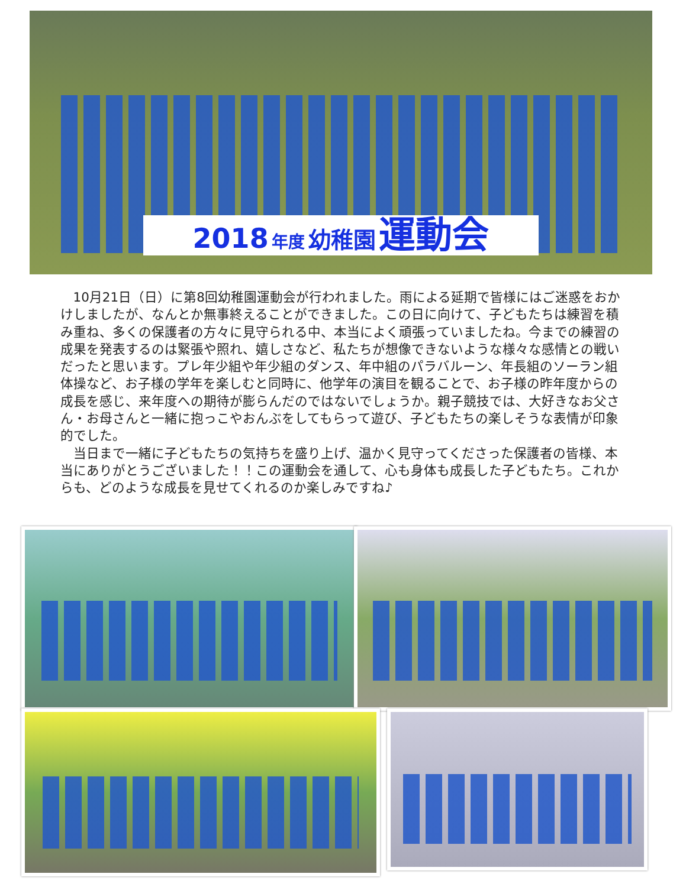2018 年度 幼稚園 運動会
10月21日（日）に第8回幼稚園運動会が行われました。雨による延期で皆様にはご迷惑をおかけしましたが、なんとか無事終えることができました。この日に向けて、子どもたちは練習を積み重ね、多くの保護者の方々に見守られる中、本当によく頑張っていましたね。今までの練習の成果を発表するのは緊張や照れ、嬉しさなど、私たちが想像できないような様々な感情との戦いだったと思います。プレ年少組や年少組のダンス、年中組のパラバルーン、年長組のソーラン組体操など、お子様の学年を楽しむと同時に、他学年の演目を観ることで、お子様の昨年度からの成長を感じ、来年度への期待が膨らんだのではないでしょうか。親子競技では、大好きなお父さん・お母さんと一緒に抱っこやおんぶをしてもらって遊び、子どもたちの楽しそうな表情が印象的でした。
当日まで一緒に子どもたちの気持ちを盛り上げ、温かく見守ってくださった保護者の皆様、本当にありがとうございました！！この運動会を通して、心も身体も成長した子どもたち。これからも、どのような成長を見せてくれるのか楽しみですね♪